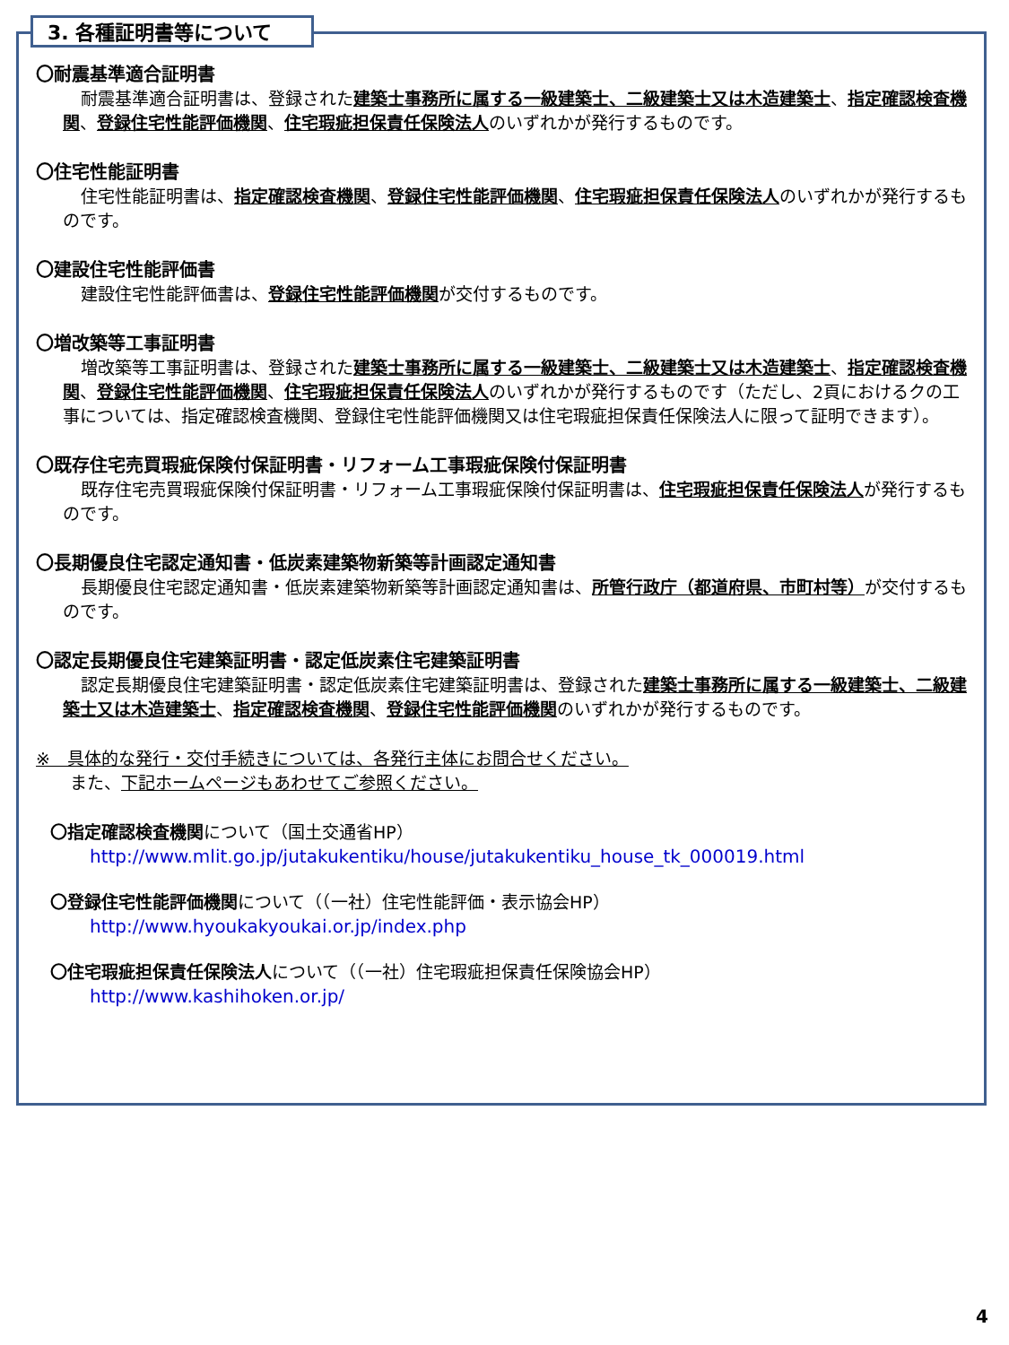3. 各種証明書等について
〇耐震基準適合証明書
耐震基準適合証明書は、登録された建築士事務所に属する一級建築士、二級建築士又は木造建築士、指定確認検査機関、登録住宅性能評価機関、住宅瑕疵担保責任保険法人のいずれかが発行するものです。
〇住宅性能証明書
住宅性能証明書は、指定確認検査機関、登録住宅性能評価機関、住宅瑕疵担保責任保険法人のいずれかが発行するものです。
〇建設住宅性能評価書
建設住宅性能評価書は、登録住宅性能評価機関が交付するものです。
〇増改築等工事証明書
増改築等工事証明書は、登録された建築士事務所に属する一級建築士、二級建築士又は木造建築士、指定確認検査機関、登録住宅性能評価機関、住宅瑕疵担保責任保険法人のいずれかが発行するものです（ただし、2頁におけるクの工事については、指定確認検査機関、登録住宅性能評価機関又は住宅瑕疵担保責任保険法人に限って証明できます）。
〇既存住宅売買瑕疵保険付保証明書・リフォーム工事瑕疵保険付保証明書
既存住宅売買瑕疵保険付保証明書・リフォーム工事瑕疵保険付保証明書は、住宅瑕疵担保責任保険法人が発行するものです。
〇長期優良住宅認定通知書・低炭素建築物新築等計画認定通知書
長期優良住宅認定通知書・低炭素建築物新築等計画認定通知書は、所管行政庁（都道府県、市町村等）が交付するものです。
〇認定長期優良住宅建築証明書・認定低炭素住宅建築証明書
認定長期優良住宅建築証明書・認定低炭素住宅建築証明書は、登録された建築士事務所に属する一級建築士、二級建築士又は木造建築士、指定確認検査機関、登録住宅性能評価機関のいずれかが発行するものです。
※　具体的な発行・交付手続きについては、各発行主体にお問合せください。
　　また、下記ホームページもあわせてご参照ください。
〇指定確認検査機関について（国土交通省HP）
http://www.mlit.go.jp/jutakukentiku/house/jutakukentiku_house_tk_000019.html
〇登録住宅性能評価機関について（（一社）住宅性能評価・表示協会HP）
http://www.hyoukakyoukai.or.jp/index.php
〇住宅瑕疵担保責任保険法人について（（一社）住宅瑕疵担保責任保険協会HP）
http://www.kashihoken.or.jp/
4